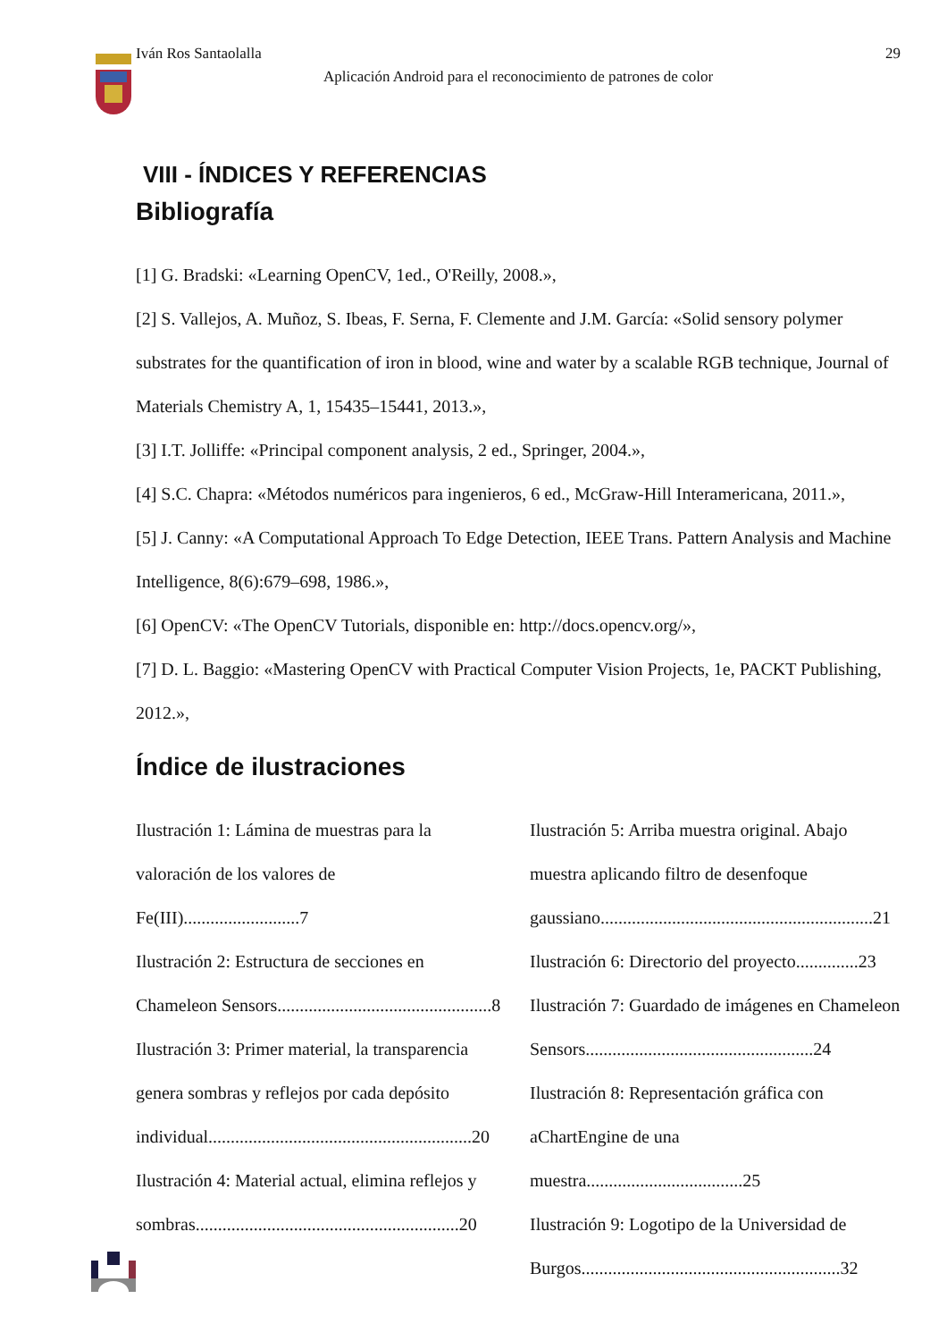Iván Ros Santaolalla 29
Aplicación Android para el reconocimiento de patrones de color
VIII - ÍNDICES Y REFERENCIAS
Bibliografía
[1] G. Bradski: «Learning OpenCV, 1ed., O'Reilly, 2008.»,
[2] S. Vallejos, A. Muñoz, S. Ibeas, F. Serna, F. Clemente and J.M. García: «Solid sensory polymer substrates for the quantification of iron in blood, wine and water by a scalable RGB technique, Journal of Materials Chemistry A, 1, 15435–15441, 2013.»,
[3] I.T. Jolliffe: «Principal component analysis, 2 ed., Springer, 2004.»,
[4] S.C. Chapra: «Métodos numéricos para ingenieros, 6 ed., McGraw-Hill Interamericana, 2011.»,
[5] J. Canny: «A Computational Approach To Edge Detection, IEEE Trans. Pattern Analysis and Machine Intelligence, 8(6):679–698, 1986.»,
[6] OpenCV: «The OpenCV Tutorials, disponible en: http://docs.opencv.org/»,
[7] D. L. Baggio: «Mastering OpenCV with Practical Computer Vision Projects, 1e, PACKT Publishing, 2012.»,
Índice de ilustraciones
Ilustración 1: Lámina de muestras para la valoración de los valores de Fe(III)..........................7
Ilustración 2: Estructura de secciones en Chameleon Sensors................................................8
Ilustración 3: Primer material, la transparencia genera sombras y reflejos por cada depósito individual...........................................................20
Ilustración 4: Material actual, elimina reflejos y sombras...........................................................20
Ilustración 5: Arriba muestra original. Abajo muestra aplicando filtro de desenfoque gaussiano.............................................................21
Ilustración 6: Directorio del proyecto..............23
Ilustración 7: Guardado de imágenes en Chameleon Sensors...................................................24
Ilustración 8: Representación gráfica con aChartEngine de una muestra...................................25
Ilustración 9: Logotipo de la Universidad de Burgos..........................................................32